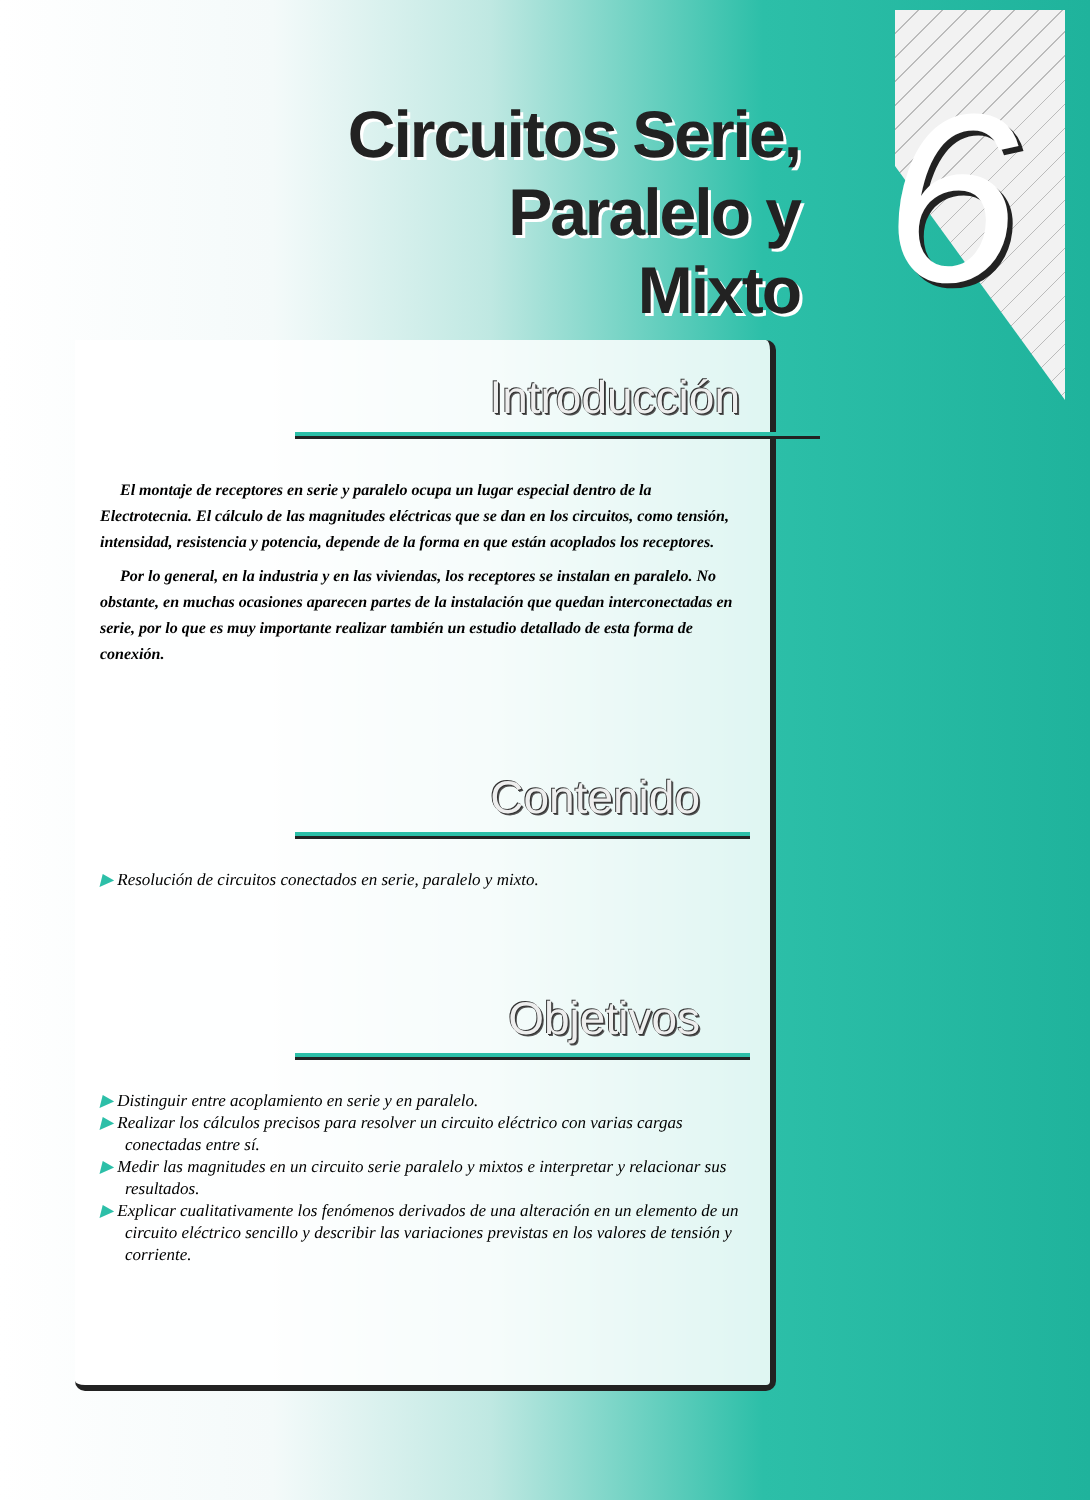Circuitos Serie,
Paralelo y Mixto
6
Introducción
El montaje de receptores en serie y paralelo ocupa un lugar especial dentro de la Electrotecnia. El cálculo de las magnitudes eléctricas que se dan en los circuitos, como tensión, intensidad, resistencia y potencia, depende de la forma en que están acoplados los receptores.
Por lo general, en la industria y en las viviendas, los receptores se instalan en paralelo. No obstante, en muchas ocasiones aparecen partes de la instalación que quedan interconectadas en serie, por lo que es muy importante realizar también un estudio detallado de esta forma de conexión.
Contenido
▶ Resolución de circuitos conectados en serie, paralelo y mixto.
Objetivos
▶ Distinguir entre acoplamiento en serie y en paralelo.
▶ Realizar los cálculos precisos para resolver un circuito eléctrico con varias cargas conectadas entre sí.
▶ Medir las magnitudes en un circuito serie paralelo y mixtos e interpretar y relacionar sus resultados.
▶ Explicar cualitativamente los fenómenos derivados de una alteración en un elemento de un circuito eléctrico sencillo y describir las variaciones previstas en los valores de tensión y corriente.